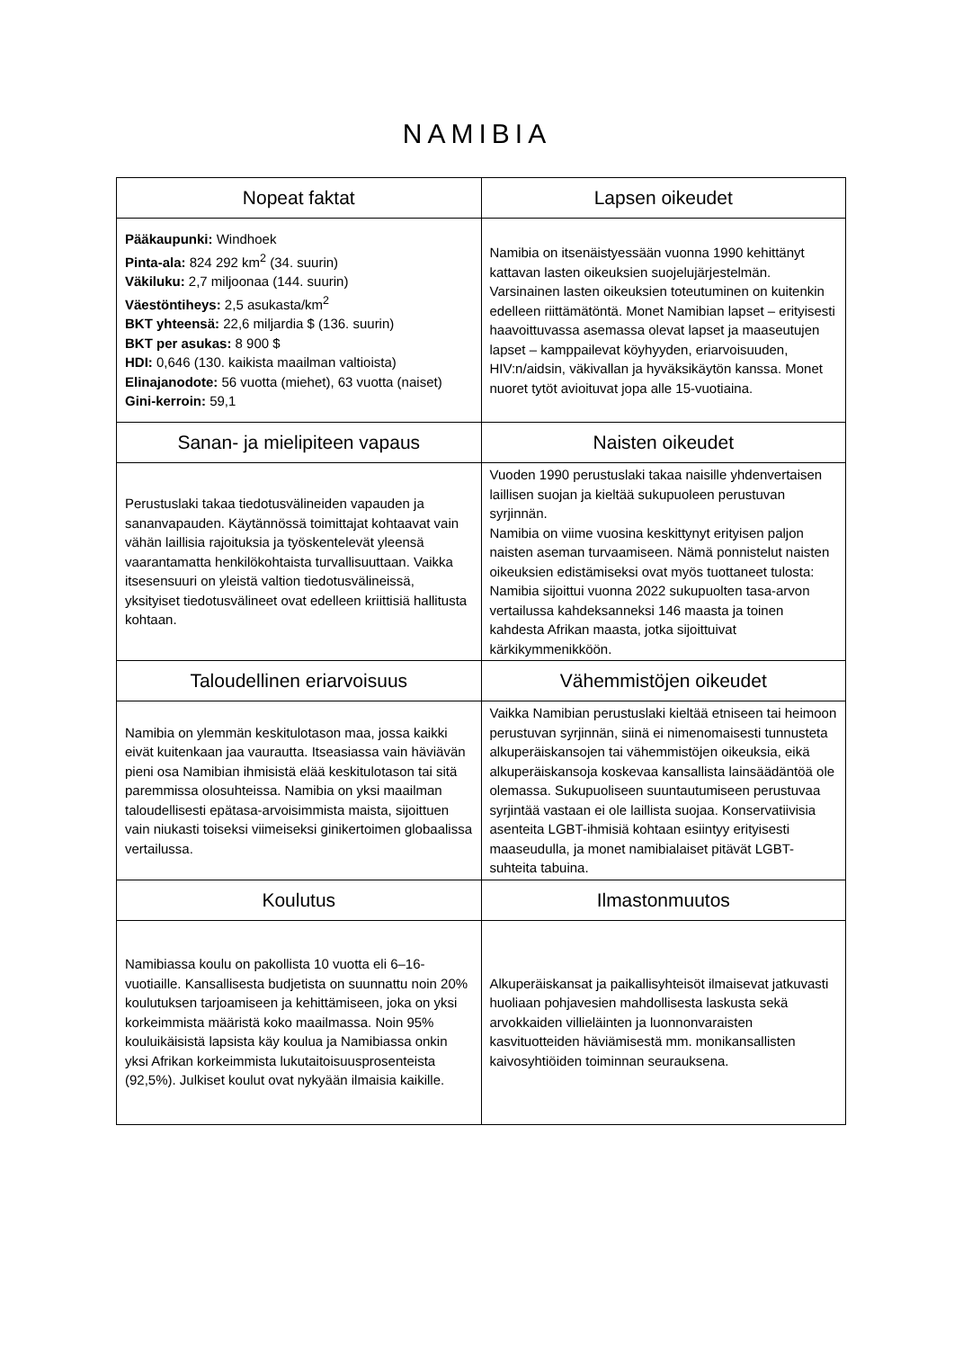NAMIBIA
| Nopeat faktat | Lapsen oikeudet |
| --- | --- |
| Pääkaupunki: Windhoek Pinta-ala: 824 292 km<sup>2</sup> (34. suurin) Väkiluku: 2,7 miljoonaa (144. suurin) Väestöntiheys: 2,5 asukasta/km<sup>2</sup> BKT yhteensä: 22,6 miljardia $ (136. suurin) BKT per asukas: 8 900 $ HDI: 0,646 (130. kaikista maailman valtioista) Elinajanodote: 56 vuotta (miehet), 63 vuotta (naiset) Gini-kerroin: 59,1 | Namibia on itsenäistyessään vuonna 1990 kehittänyt kattavan lasten oikeuksien suojelujärjestelmän. Varsinainen lasten oikeuksien toteutuminen on kuitenkin edelleen riittämätöntä. Monet Namibian lapset – erityisesti haavoittuvassa asemassa olevat lapset ja maaseutujen lapset – kamppailevat köyhyyden, eriarvoisuuden, HIV:n/aidsin, väkivallan ja hyväksikäytön kanssa. Monet nuoret tytöt avioituvat jopa alle 15-vuotiaina. |
| Sanan- ja mielipiteen vapaus | Naisten oikeudet |
| Perustuslaki takaa tiedotusvälineiden vapauden ja sananvapauden. Käytännössä toimittajat kohtaavat vain vähän laillisia rajoituksia ja työskentelevät yleensä vaarantamatta henkilökohtaista turvallisuuttaan. Vaikka itsesensuuri on yleistä valtion tiedotusvälineissä, yksityiset tiedotusvälineet ovat edelleen kriittisiä hallitusta kohtaan. | Vuoden 1990 perustuslaki takaa naisille yhdenvertaisen laillisen suojan ja kieltää sukupuoleen perustuvan syrjinnän. Namibia on viime vuosina keskittynyt erityisen paljon naisten aseman turvaamiseen. Nämä ponnistelut naisten oikeuksien edistämiseksi ovat myös tuottaneet tulosta: Namibia sijoittui vuonna 2022 sukupuolten tasa-arvon vertailussa kahdeksanneksi 146 maasta ja toinen kahdesta Afrikan maasta, jotka sijoittuivat kärkikymmenikköön. |
| Taloudellinen eriarvoisuus | Vähemmistöjen oikeudet |
| Namibia on ylemmän keskitulotason maa, jossa kaikki eivät kuitenkaan jaa vaurautta. Itseasiassa vain häviävän pieni osa Namibian ihmisistä elää keskitulotason tai sitä paremmissa olosuhteissa. Namibia on yksi maailman taloudellisesti epätasa-arvoisimmista maista, sijoittuen vain niukasti toiseksi viimeiseksi ginikertoimen globaalissa vertailussa. | Vaikka Namibian perustuslaki kieltää etniseen tai heimoon perustuvan syrjinnän, siinä ei nimenomaisesti tunnusteta alkuperäiskansojen tai vähemmistöjen oikeuksia, eikä alkuperäiskansoja koskevaa kansallista lainsäädäntöä ole olemassa. Sukupuoliseen suuntautumiseen perustuvaa syrjintää vastaan ei ole laillista suojaa. Konservatiivisia asenteita LGBT-ihmisiä kohtaan esiintyy erityisesti maaseudulla, ja monet namibialaiset pitävät LGBT-suhteita tabuina. |
| Koulutus | Ilmastonmuutos |
| Namibiassa koulu on pakollista 10 vuotta eli 6–16-vuotiaille. Kansallisesta budjetista on suunnattu noin 20% koulutuksen tarjoamiseen ja kehittämiseen, joka on yksi korkeimmista määristä koko maailmassa. Noin 95% kouluikäisistä lapsista käy koulua ja Namibiassa onkin yksi Afrikan korkeimmista lukutaitoisuusprosenteista (92,5%). Julkiset koulut ovat nykyään ilmaisia kaikille. | Alkuperäiskansat ja paikallisyhteisöt ilmaisevat jatkuvasti huoliaan pohjavesien mahdollisesta laskusta sekä arvokkaiden villieläinten ja luonnonvaraisten kasvituotteiden häviämisestä mm. monikansallisten kaivosyhtiöiden toiminnan seurauksena. |